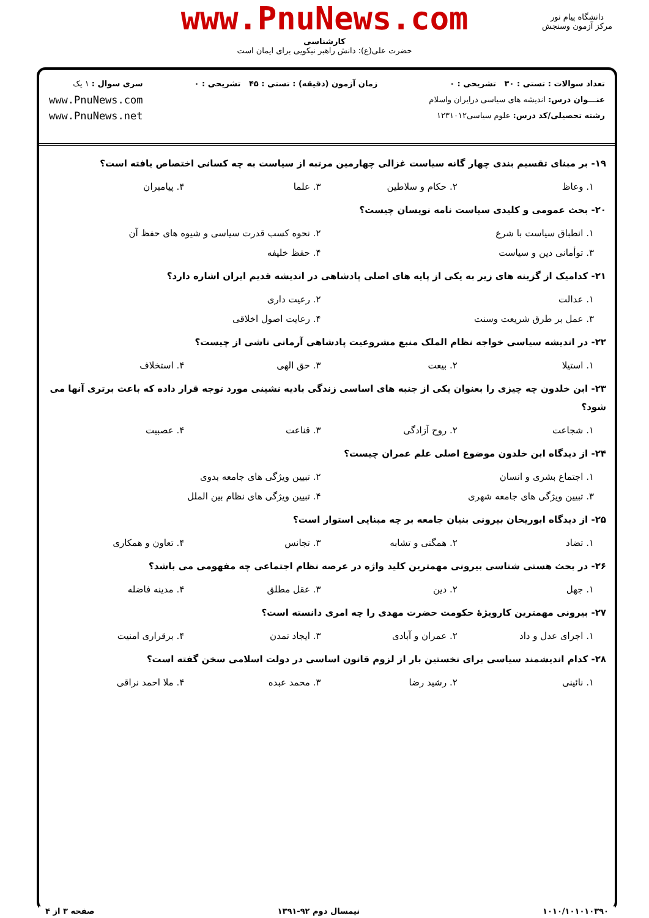www.PnuNews.com
دانشگاه پیام نور
مرکز آزمون وسنجش
کارشناسی
حضرت علی(ع): دانش راهبر نیکویی برای ایمان است
تعداد سوالات : تستی : ۳۰ تشریحی : ۰
عنـــوان درس: اندیشه های سیاسی درایران واسلام
رشته تحصیلی/کد درس: علوم سیاسی۱۲۳۱۰۱۲
زمان آزمون (دقیقه) : تستی : ۴۵ تشریحی : ۰
سری سوال : ۱ یک
www.PnuNews.com
www.PnuNews.net
۱۹- بر مبنای تقسیم بندی چهار گانه سیاست غزالی چهارمین مرتبه از سیاست به چه کسانی اختصاص یافته است؟
۱. وعاظ ۲. حکام و سلاطین ۳. علما ۴. پیامبران
۲۰- بحث عمومی و کلیدی سیاست نامه نویسان چیست؟
۱. انطباق سیاست با شرع ۲. نحوه کسب قدرت سیاسی و شیوه های حفظ آن ۳. توأمانی دین و سیاست ۴. حفظ خلیفه
۲۱- کدامیک از گزینه های زیر به یکی از پایه های اصلی پادشاهی در اندیشه قدیم ایران اشاره دارد؟
۱. عدالت ۲. رعیت داری ۳. عمل بر طرق شریعت وسنت ۴. رعایت اصول اخلاقی
۲۲- در اندیشه سیاسی خواجه نظام الملک منبع مشروعیت پادشاهی آرمانی ناشی از چیست؟
۱. استیلا ۲. بیعت ۳. حق الهی ۴. استخلاف
۲۳- ابن خلدون چه چیزی را بعنوان یکی از جنبه های اساسی زندگی بادیه نشینی مورد توجه قرار داده که باعث برتری آنها می شود؟
۱. شجاعت ۲. روح آزادگی ۳. قناعت ۴. عصبیت
۲۴- از دیدگاه ابن خلدون موضوع اصلی علم عمران چیست؟
۱. اجتماع بشری و انسان ۲. تبیین ویژگی های جامعه بدوی ۳. تبیین ویژگی های جامعه شهری ۴. تبیین ویژگی های نظام بین الملل
۲۵- از دیدگاه ابوریحان بیرونی بنیان جامعه بر چه مبنایی استوار است؟
۱. تضاد ۲. همگنی و تشابه ۳. تجانس ۴. تعاون و همکاری
۲۶- در بحث هستی شناسی بیرونی مهمترین کلید واژه در عرصه نظام اجتماعی چه مفهومی می باشد؟
۱. جهل ۲. دین ۳. عقل مطلق ۴. مدینه فاضله
۲۷- بیرونی مهمترین کارویژهٔ حکومت حضرت مهدی را چه امری دانسته است؟
۱. اجرای عدل و داد ۲. عمران و آبادی ۳. ایجاد تمدن ۴. برقراری امنیت
۲۸- کدام اندیشمند سیاسی برای نخستین بار از لزوم قانون اساسی در دولت اسلامی سخن گفته است؟
۱. نائینی ۲. رشید رضا ۳. محمد عبده ۴. ملا احمد نراقی
۱۰۱۰/۱۰۱۰۱۰۳۹۰ نیمسال دوم ۹۲-۱۳۹۱ صفحه ۳ از ۴